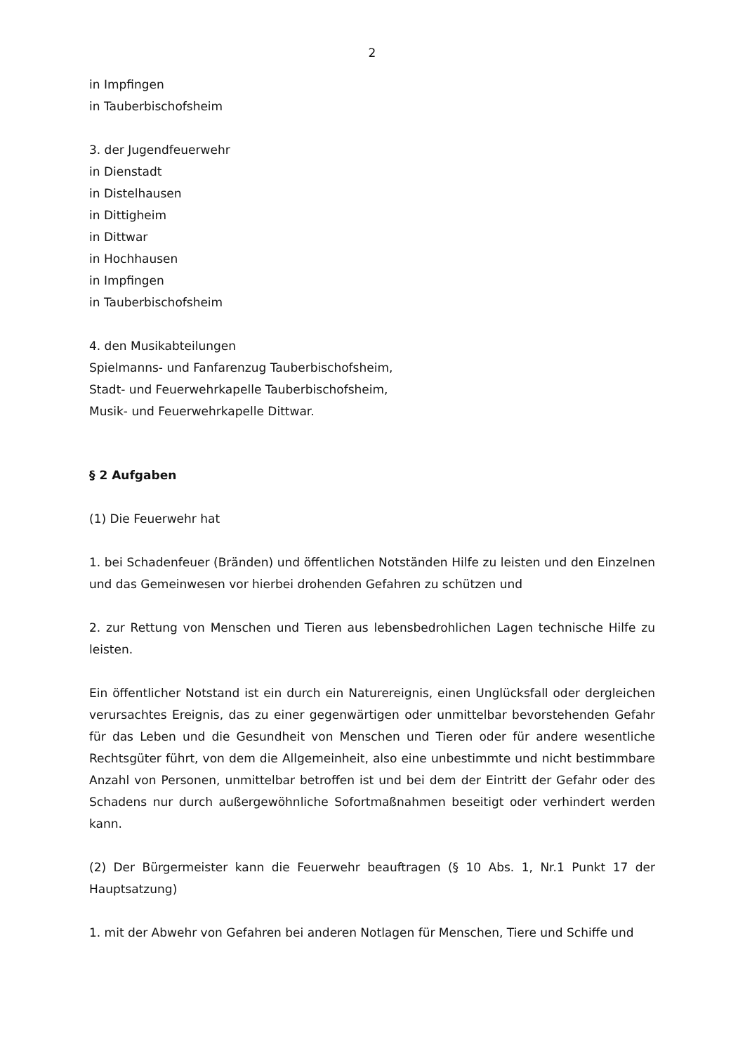2
in Impfingen
in Tauberbischofsheim
3. der Jugendfeuerwehr
in Dienstadt
in Distelhausen
in Dittigheim
in Dittwar
in Hochhausen
in Impfingen
in Tauberbischofsheim
4. den Musikabteilungen
Spielmanns- und Fanfarenzug Tauberbischofsheim,
Stadt- und Feuerwehrkapelle Tauberbischofsheim,
Musik- und Feuerwehrkapelle Dittwar.
§ 2 Aufgaben
(1) Die Feuerwehr hat
1. bei Schadenfeuer (Bränden) und öffentlichen Notständen Hilfe zu leisten und den Einzelnen und das Gemeinwesen vor hierbei drohenden Gefahren zu schützen und
2. zur Rettung von Menschen und Tieren aus lebensbedrohlichen Lagen technische Hilfe zu leisten.
Ein öffentlicher Notstand ist ein durch ein Naturereignis, einen Unglücksfall oder dergleichen verursachtes Ereignis, das zu einer gegenwärtigen oder unmittelbar bevorstehenden Gefahr für das Leben und die Gesundheit von Menschen und Tieren oder für andere wesentliche Rechtsgüter führt, von dem die Allgemeinheit, also eine unbestimmte und nicht bestimmbare Anzahl von Personen, unmittelbar betroffen ist und bei dem der Eintritt der Gefahr oder des Schadens nur durch außergewöhnliche Sofortmaßnahmen beseitigt oder verhindert werden kann.
(2) Der Bürgermeister kann die Feuerwehr beauftragen (§ 10 Abs. 1, Nr.1 Punkt 17 der Hauptsatzung)
1. mit der Abwehr von Gefahren bei anderen Notlagen für Menschen, Tiere und Schiffe und